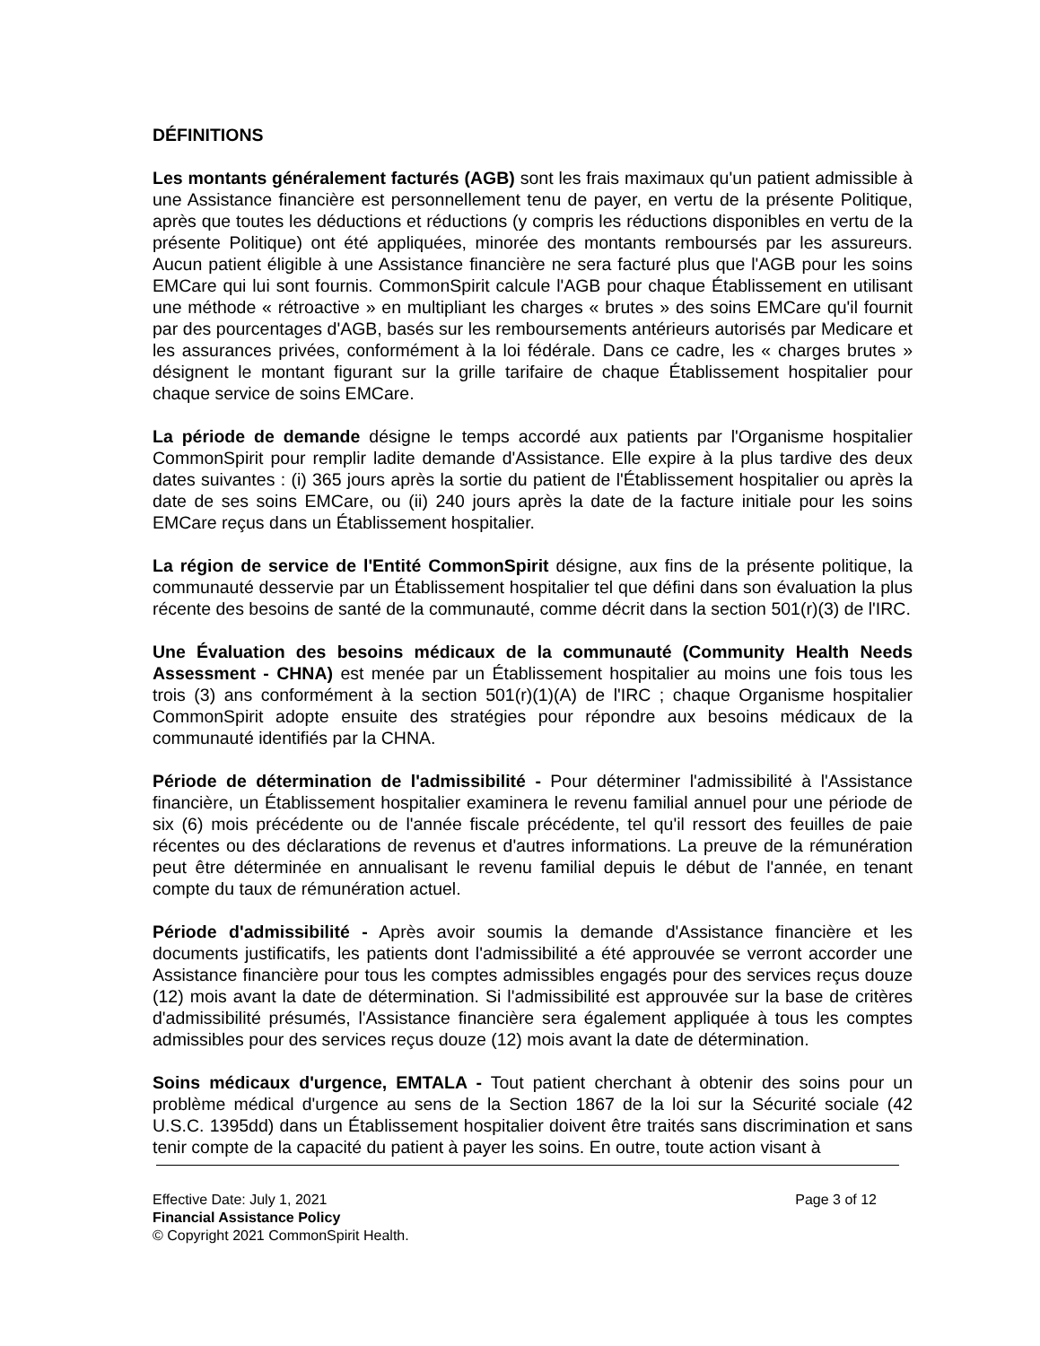DÉFINITIONS
Les montants généralement facturés (AGB) sont les frais maximaux qu'un patient admissible à une Assistance financière est personnellement tenu de payer, en vertu de la présente Politique, après que toutes les déductions et réductions (y compris les réductions disponibles en vertu de la présente Politique) ont été appliquées, minorée des montants remboursés par les assureurs. Aucun patient éligible à une Assistance financière ne sera facturé plus que l'AGB pour les soins EMCare qui lui sont fournis. CommonSpirit calcule l'AGB pour chaque Établissement en utilisant une méthode « rétroactive » en multipliant les charges « brutes » des soins EMCare qu'il fournit par des pourcentages d'AGB, basés sur les remboursements antérieurs autorisés par Medicare et les assurances privées, conformément à la loi fédérale. Dans ce cadre, les « charges brutes » désignent le montant figurant sur la grille tarifaire de chaque Établissement hospitalier pour chaque service de soins EMCare.
La période de demande désigne le temps accordé aux patients par l'Organisme hospitalier CommonSpirit pour remplir ladite demande d'Assistance. Elle expire à la plus tardive des deux dates suivantes : (i) 365 jours après la sortie du patient de l'Établissement hospitalier ou après la date de ses soins EMCare, ou (ii) 240 jours après la date de la facture initiale pour les soins EMCare reçus dans un Établissement hospitalier.
La région de service de l'Entité CommonSpirit désigne, aux fins de la présente politique, la communauté desservie par un Établissement hospitalier tel que défini dans son évaluation la plus récente des besoins de santé de la communauté, comme décrit dans la section 501(r)(3) de l'IRC.
Une Évaluation des besoins médicaux de la communauté (Community Health Needs Assessment - CHNA) est menée par un Établissement hospitalier au moins une fois tous les trois (3) ans conformément à la section 501(r)(1)(A) de l'IRC ; chaque Organisme hospitalier CommonSpirit adopte ensuite des stratégies pour répondre aux besoins médicaux de la communauté identifiés par la CHNA.
Période de détermination de l'admissibilité - Pour déterminer l'admissibilité à l'Assistance financière, un Établissement hospitalier examinera le revenu familial annuel pour une période de six (6) mois précédente ou de l'année fiscale précédente, tel qu'il ressort des feuilles de paie récentes ou des déclarations de revenus et d'autres informations. La preuve de la rémunération peut être déterminée en annualisant le revenu familial depuis le début de l'année, en tenant compte du taux de rémunération actuel.
Période d'admissibilité - Après avoir soumis la demande d'Assistance financière et les documents justificatifs, les patients dont l'admissibilité a été approuvée se verront accorder une Assistance financière pour tous les comptes admissibles engagés pour des services reçus douze (12) mois avant la date de détermination. Si l'admissibilité est approuvée sur la base de critères d'admissibilité présumés, l'Assistance financière sera également appliquée à tous les comptes admissibles pour des services reçus douze (12) mois avant la date de détermination.
Soins médicaux d'urgence, EMTALA - Tout patient cherchant à obtenir des soins pour un problème médical d'urgence au sens de la Section 1867 de la loi sur la Sécurité sociale (42 U.S.C. 1395dd) dans un Établissement hospitalier doivent être traités sans discrimination et sans tenir compte de la capacité du patient à payer les soins. En outre, toute action visant à
Effective Date: July 1, 2021 Page 3 of 12
Financial Assistance Policy
© Copyright 2021 CommonSpirit Health.